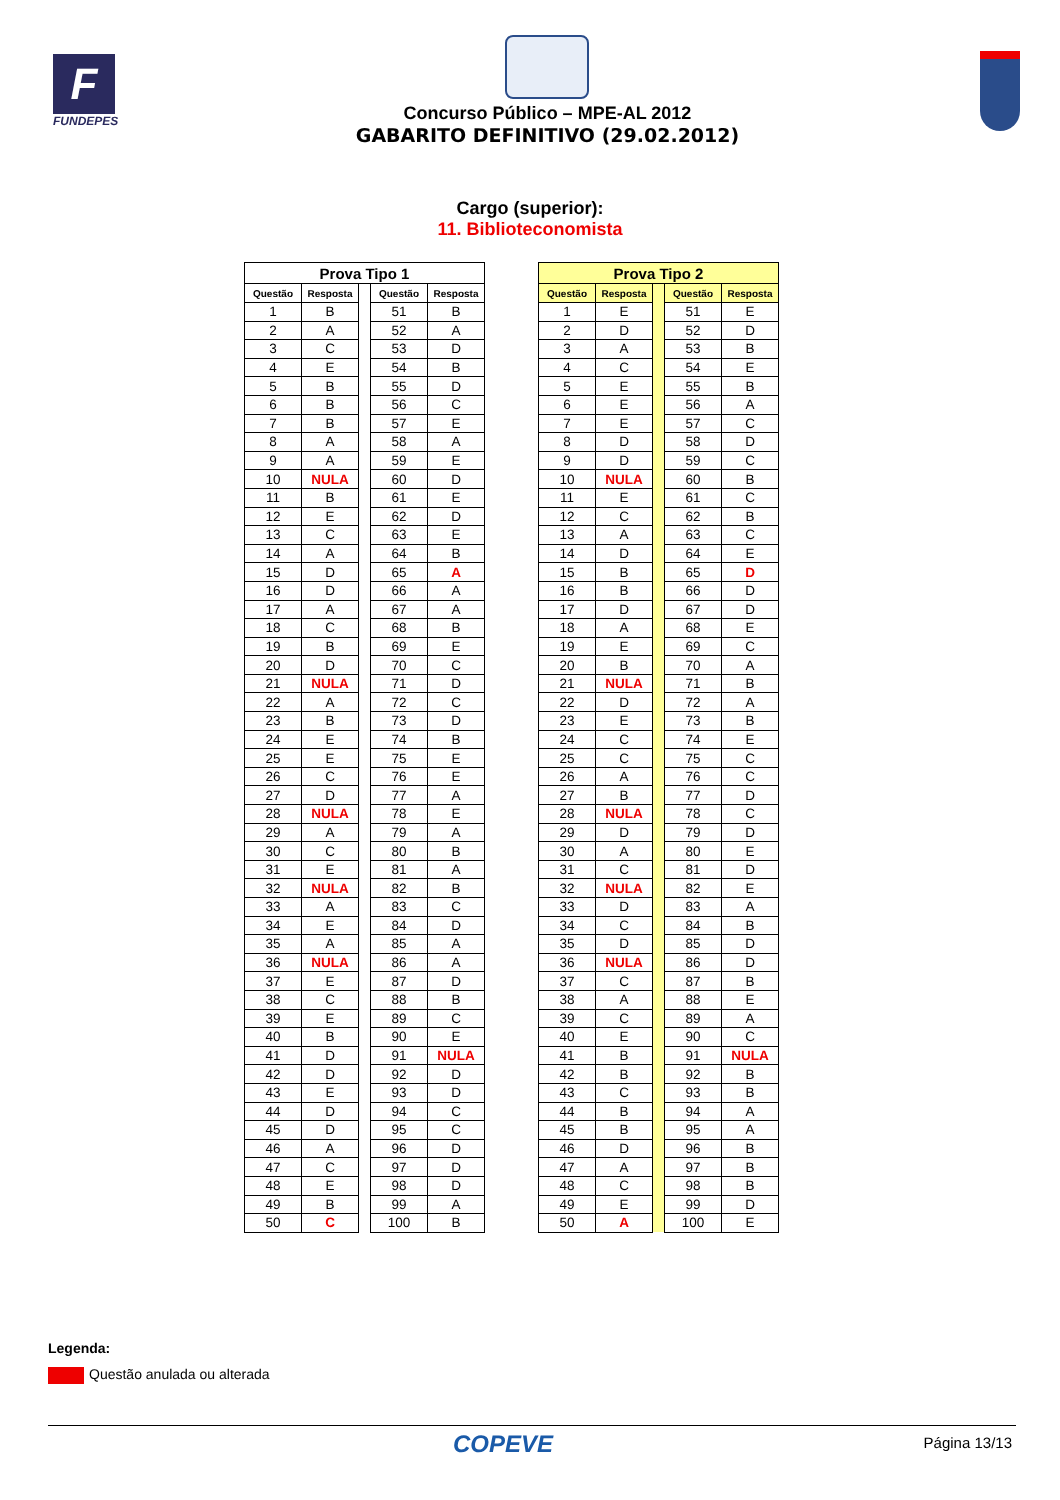F
FUNDEPES
Concurso Público – MPE-AL 2012
GABARITO DEFINITIVO (29.02.2012)
Cargo (superior):
11. Biblioteconomista
| Prova Tipo 1 | | | | |
| --- | --- | --- | --- | --- |
| Questão | Resposta | | Questão | Resposta |
| 1 | B | | 51 | B |
| 2 | A | | 52 | A |
| 3 | C | | 53 | D |
| 4 | E | | 54 | B |
| 5 | B | | 55 | D |
| 6 | B | | 56 | C |
| 7 | B | | 57 | E |
| 8 | A | | 58 | A |
| 9 | A | | 59 | E |
| 10 | NULA | | 60 | D |
| 11 | B | | 61 | E |
| 12 | E | | 62 | D |
| 13 | C | | 63 | E |
| 14 | A | | 64 | B |
| 15 | D | | 65 | A |
| 16 | D | | 66 | A |
| 17 | A | | 67 | A |
| 18 | C | | 68 | B |
| 19 | B | | 69 | E |
| 20 | D | | 70 | C |
| 21 | NULA | | 71 | D |
| 22 | A | | 72 | C |
| 23 | B | | 73 | D |
| 24 | E | | 74 | B |
| 25 | E | | 75 | E |
| 26 | C | | 76 | E |
| 27 | D | | 77 | A |
| 28 | NULA | | 78 | E |
| 29 | A | | 79 | A |
| 30 | C | | 80 | B |
| 31 | E | | 81 | A |
| 32 | NULA | | 82 | B |
| 33 | A | | 83 | C |
| 34 | E | | 84 | D |
| 35 | A | | 85 | A |
| 36 | NULA | | 86 | A |
| 37 | E | | 87 | D |
| 38 | C | | 88 | B |
| 39 | E | | 89 | C |
| 40 | B | | 90 | E |
| 41 | D | | 91 | NULA |
| 42 | D | | 92 | D |
| 43 | E | | 93 | D |
| 44 | D | | 94 | C |
| 45 | D | | 95 | C |
| 46 | A | | 96 | D |
| 47 | C | | 97 | D |
| 48 | E | | 98 | D |
| 49 | B | | 99 | A |
| 50 | C | | 100 | B |
| Prova Tipo 2 | | | | |
| --- | --- | --- | --- | --- |
| Questão | Resposta | | Questão | Resposta |
| 1 | E | | 51 | E |
| 2 | D | | 52 | D |
| 3 | A | | 53 | B |
| 4 | C | | 54 | E |
| 5 | E | | 55 | B |
| 6 | E | | 56 | A |
| 7 | E | | 57 | C |
| 8 | D | | 58 | D |
| 9 | D | | 59 | C |
| 10 | NULA | | 60 | B |
| 11 | E | | 61 | C |
| 12 | C | | 62 | B |
| 13 | A | | 63 | C |
| 14 | D | | 64 | E |
| 15 | B | | 65 | D |
| 16 | B | | 66 | D |
| 17 | D | | 67 | D |
| 18 | A | | 68 | E |
| 19 | E | | 69 | C |
| 20 | B | | 70 | A |
| 21 | NULA | | 71 | B |
| 22 | D | | 72 | A |
| 23 | E | | 73 | B |
| 24 | C | | 74 | E |
| 25 | C | | 75 | C |
| 26 | A | | 76 | C |
| 27 | B | | 77 | D |
| 28 | NULA | | 78 | C |
| 29 | D | | 79 | D |
| 30 | A | | 80 | E |
| 31 | C | | 81 | D |
| 32 | NULA | | 82 | E |
| 33 | D | | 83 | A |
| 34 | C | | 84 | B |
| 35 | D | | 85 | D |
| 36 | NULA | | 86 | D |
| 37 | C | | 87 | B |
| 38 | A | | 88 | E |
| 39 | C | | 89 | A |
| 40 | E | | 90 | C |
| 41 | B | | 91 | NULA |
| 42 | B | | 92 | B |
| 43 | C | | 93 | B |
| 44 | B | | 94 | A |
| 45 | B | | 95 | A |
| 46 | D | | 96 | B |
| 47 | A | | 97 | B |
| 48 | C | | 98 | B |
| 49 | E | | 99 | D |
| 50 | A | | 100 | E |
Legenda:
Questão anulada ou alterada
COPEVE
Página 13/13